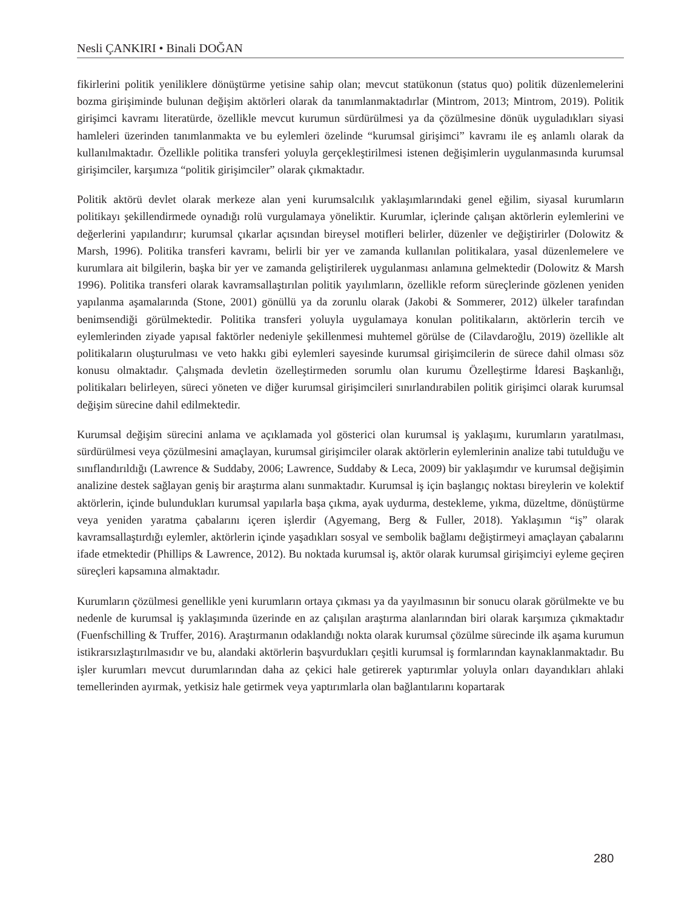Nesli ÇANKIRI • Binali DOĞAN
fikirlerini politik yeniliklere dönüştürme yetisine sahip olan; mevcut statükonun (status quo) politik düzenlemelerini bozma girişiminde bulunan değişim aktörleri olarak da tanımlanmaktadırlar (Mintrom, 2013; Mintrom, 2019). Politik girişimci kavramı literatürde, özellikle mevcut kurumun sürdürülmesi ya da çözülmesine dönük uyguladıkları siyasi hamleleri üzerinden tanımlanmakta ve bu eylemleri özelinde “kurumsal girişimci” kavramı ile eş anlamlı olarak da kullanılmaktadır. Özellikle politika transferi yoluyla gerçekleştirilmesi istenen değişimlerin uygulanmasında kurumsal girişimciler, karşımıza “politik girişimciler” olarak çıkmaktadır.
Politik aktörü devlet olarak merkeze alan yeni kurumsalcılık yaklaşımlarındaki genel eğilim, siyasal kurumların politikayı şekillendirmede oynadığı rolü vurgulamaya yöneliktir. Kurumlar, içlerinde çalışan aktörlerin eylemlerini ve değerlerini yapılandırır; kurumsal çıkarlar açısından bireysel motifleri belirler, düzenler ve değiştirirler (Dolowitz & Marsh, 1996). Politika transferi kavramı, belirli bir yer ve zamanda kullanılan politikalara, yasal düzenlemelere ve kurumlara ait bilgilerin, başka bir yer ve zamanda geliştirilerek uygulanması anlamına gelmektedir (Dolowitz & Marsh 1996). Politika transferi olarak kavramsallaştırılan politik yayılımların, özellikle reform süreçlerinde gözlenen yeniden yapılanma aşamalarında (Stone, 2001) gönüllü ya da zorunlu olarak (Jakobi & Sommerer, 2012) ülkeler tarafından benimsendiği görülmektedir. Politika transferi yoluyla uygulamaya konulan politikaların, aktörlerin tercih ve eylemlerinden ziyade yapısal faktörler nedeniyle şekillenmesi muhtemel görülse de (Cilavdaroğlu, 2019) özellikle alt politikaların oluşturulması ve veto hakkı gibi eylemleri sayesinde kurumsal girişimcilerin de sürece dahil olması söz konusu olmaktadır. Çalışmada devletin özelleştirmeden sorumlu olan kurumu Özelleştirme İdaresi Başkanlığı, politikaları belirleyen, süreci yöneten ve diğer kurumsal girişimcileri sınırlandırabilen politik girişimci olarak kurumsal değişim sürecine dahil edilmektedir.
Kurumsal değişim sürecini anlama ve açıklamada yol gösterici olan kurumsal iş yaklaşımı, kurumların yaratılması, sürdürülmesi veya çözülmesini amaçlayan, kurumsal girişimciler olarak aktörlerin eylemlerinin analize tabi tutulduğu ve sınıflandırıldığı (Lawrence & Suddaby, 2006; Lawrence, Suddaby & Leca, 2009) bir yaklaşımdır ve kurumsal değişimin analizine destek sağlayan geniş bir araştırma alanı sunmaktadır. Kurumsal iş için başlangıç noktası bireylerin ve kolektif aktörlerin, içinde bulundukları kurumsal yapılarla başa çıkma, ayak uydurma, destekleme, yıkma, düzeltme, dönüştürme veya yeniden yaratma çabalarını içeren işlerdir (Agyemang, Berg & Fuller, 2018). Yaklaşımın “iş” olarak kavramsallaştırdığı eylemler, aktörlerin içinde yaşadıkları sosyal ve sembolik bağlamı değiştirmeyi amaçlayan çabalarını ifade etmektedir (Phillips & Lawrence, 2012). Bu noktada kurumsal iş, aktör olarak kurumsal girişimciyi eyleme geçiren süreçleri kapsamına almaktadır.
Kurumların çözülmesi genellikle yeni kurumların ortaya çıkması ya da yayılmasının bir sonucu olarak görülmekte ve bu nedenle de kurumsal iş yaklaşımında üzerinde en az çalışılan araştırma alanlarından biri olarak karşımıza çıkmaktadır (Fuenfschilling & Truffer, 2016). Araştırmanın odaklandığı nokta olarak kurumsal çözülme sürecinde ilk aşama kurumun istikrarsızlaştırılmasıdır ve bu, alandaki aktörlerin başvurdukları çeşitli kurumsal iş formlarından kaynaklanmaktadır. Bu işler kurumları mevcut durumlarından daha az çekici hale getirerek yaptırımlar yoluyla onları dayandıkları ahlaki temellerinden ayırmak, yetkisiz hale getirmek veya yaptırımlarla olan bağlantılarını kopartarak
280